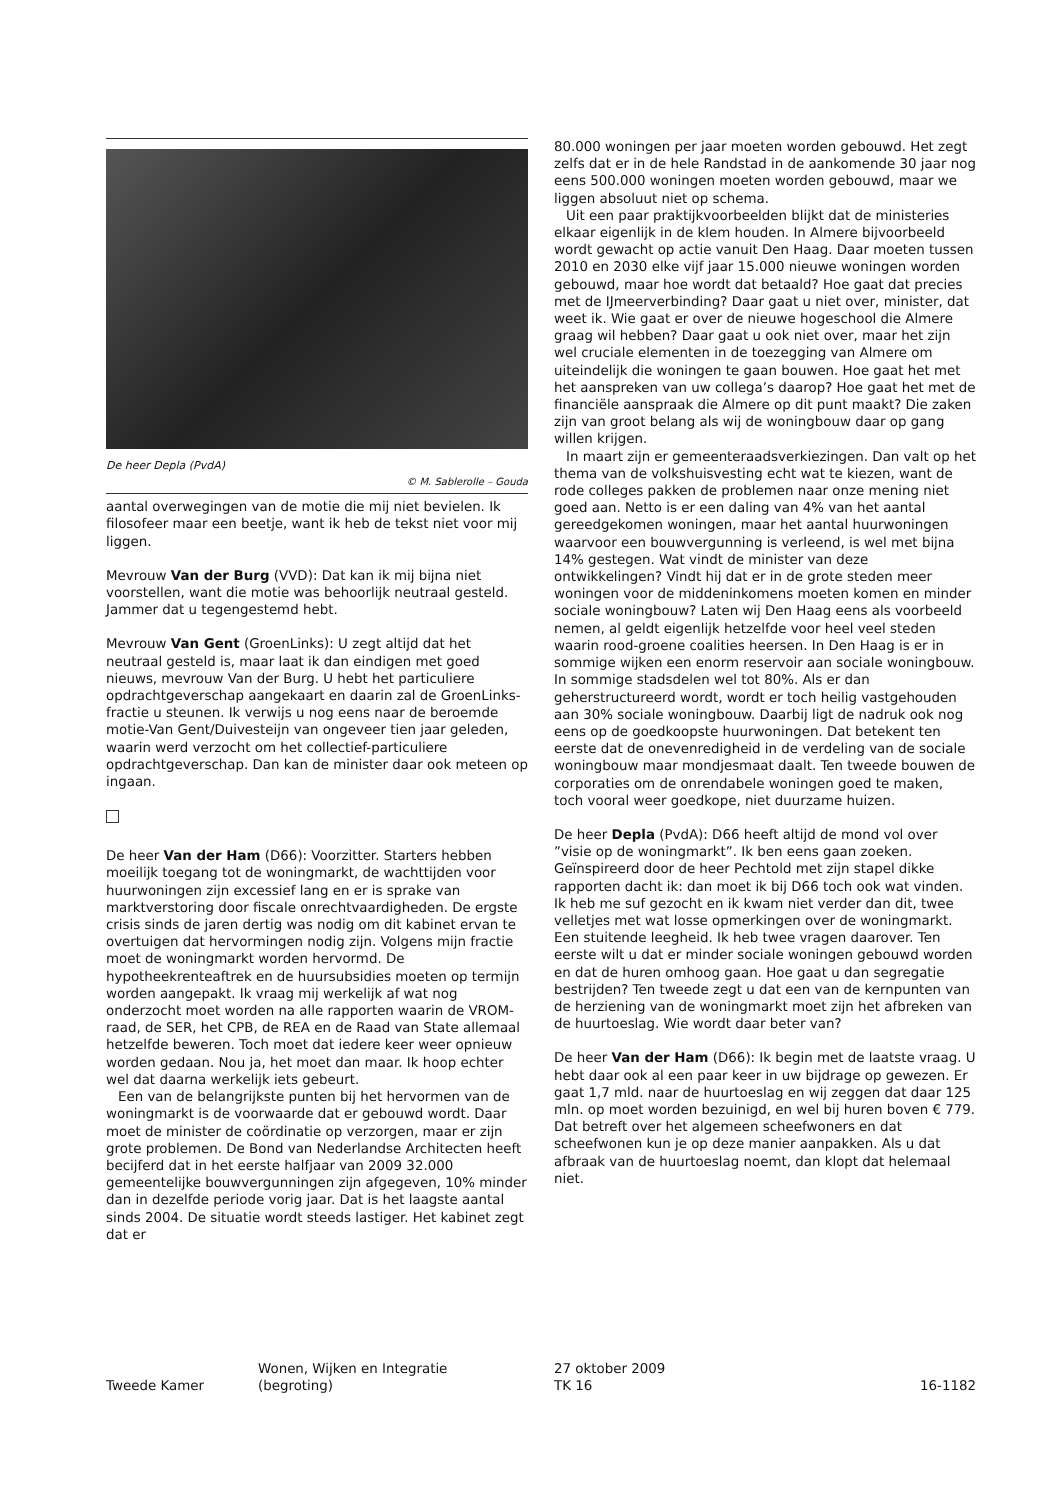De heer Depla (PvdA)
© M. Sablerolle – Gouda
aantal overwegingen van de motie die mij niet bevielen. Ik filosofeer maar een beetje, want ik heb de tekst niet voor mij liggen.
Mevrouw Van der Burg (VVD): Dat kan ik mij bijna niet voorstellen, want die motie was behoorlijk neutraal gesteld. Jammer dat u tegengestemd hebt.
Mevrouw Van Gent (GroenLinks): U zegt altijd dat het neutraal gesteld is, maar laat ik dan eindigen met goed nieuws, mevrouw Van der Burg. U hebt het particuliere opdrachtgeverschap aangekaart en daarin zal de GroenLinks-fractie u steunen. Ik verwijs u nog eens naar de beroemde motie-Van Gent/Duivesteijn van ongeveer tien jaar geleden, waarin werd verzocht om het collectief-particuliere opdrachtgeverschap. Dan kan de minister daar ook meteen op ingaan.
De heer Van der Ham (D66): Voorzitter. Starters hebben moeilijk toegang tot de woningmarkt, de wachttijden voor huurwoningen zijn excessief lang en er is sprake van marktverstoring door fiscale onrechtvaardigheden. De ergste crisis sinds de jaren dertig was nodig om dit kabinet ervan te overtuigen dat hervormingen nodig zijn. Volgens mijn fractie moet de woningmarkt worden hervormd. De hypotheekrenteaftrek en de huursubsidies moeten op termijn worden aangepakt. Ik vraag mij werkelijk af wat nog onderzocht moet worden na alle rapporten waarin de VROM-raad, de SER, het CPB, de REA en de Raad van State allemaal hetzelfde beweren. Toch moet dat iedere keer weer opnieuw worden gedaan. Nou ja, het moet dan maar. Ik hoop echter wel dat daarna werkelijk iets gebeurt.
Een van de belangrijkste punten bij het hervormen van de woningmarkt is de voorwaarde dat er gebouwd wordt. Daar moet de minister de coördinatie op verzorgen, maar er zijn grote problemen. De Bond van Nederlandse Architecten heeft becijferd dat in het eerste halfjaar van 2009 32.000 gemeentelijke bouwvergunningen zijn afgegeven, 10% minder dan in dezelfde periode vorig jaar. Dat is het laagste aantal sinds 2004. De situatie wordt steeds lastiger. Het kabinet zegt dat er
80.000 woningen per jaar moeten worden gebouwd. Het zegt zelfs dat er in de hele Randstad in de aankomende 30 jaar nog eens 500.000 woningen moeten worden gebouwd, maar we liggen absoluut niet op schema.
Uit een paar praktijkvoorbeelden blijkt dat de ministeries elkaar eigenlijk in de klem houden. In Almere bijvoorbeeld wordt gewacht op actie vanuit Den Haag. Daar moeten tussen 2010 en 2030 elke vijf jaar 15.000 nieuwe woningen worden gebouwd, maar hoe wordt dat betaald? Hoe gaat dat precies met de IJmeerverbinding? Daar gaat u niet over, minister, dat weet ik. Wie gaat er over de nieuwe hogeschool die Almere graag wil hebben? Daar gaat u ook niet over, maar het zijn wel cruciale elementen in de toezegging van Almere om uiteindelijk die woningen te gaan bouwen. Hoe gaat het met het aanspreken van uw collega’s daarop? Hoe gaat het met de financiële aanspraak die Almere op dit punt maakt? Die zaken zijn van groot belang als wij de woningbouw daar op gang willen krijgen.
In maart zijn er gemeenteraadsverkiezingen. Dan valt op het thema van de volkshuisvesting echt wat te kiezen, want de rode colleges pakken de problemen naar onze mening niet goed aan. Netto is er een daling van 4% van het aantal gereedgekomen woningen, maar het aantal huurwoningen waarvoor een bouwvergunning is verleend, is wel met bijna 14% gestegen. Wat vindt de minister van deze ontwikkelingen? Vindt hij dat er in de grote steden meer woningen voor de middeninkomens moeten komen en minder sociale woningbouw? Laten wij Den Haag eens als voorbeeld nemen, al geldt eigenlijk hetzelfde voor heel veel steden waarin rood-groene coalities heersen. In Den Haag is er in sommige wijken een enorm reservoir aan sociale woningbouw. In sommige stadsdelen wel tot 80%. Als er dan geherstructureerd wordt, wordt er toch heilig vastgehouden aan 30% sociale woningbouw. Daarbij ligt de nadruk ook nog eens op de goedkoopste huurwoningen. Dat betekent ten eerste dat de onevenredigheid in de verdeling van de sociale woningbouw maar mondjesmaat daalt. Ten tweede bouwen de corporaties om de onrendabele woningen goed te maken, toch vooral weer goedkope, niet duurzame huizen.
De heer Depla (PvdA): D66 heeft altijd de mond vol over ”visie op de woningmarkt”. Ik ben eens gaan zoeken. Geïnspireerd door de heer Pechtold met zijn stapel dikke rapporten dacht ik: dan moet ik bij D66 toch ook wat vinden. Ik heb me suf gezocht en ik kwam niet verder dan dit, twee velletjes met wat losse opmerkingen over de woningmarkt. Een stuitende leegheid. Ik heb twee vragen daarover. Ten eerste wilt u dat er minder sociale woningen gebouwd worden en dat de huren omhoog gaan. Hoe gaat u dan segregatie bestrijden? Ten tweede zegt u dat een van de kernpunten van de herziening van de woningmarkt moet zijn het afbreken van de huurtoeslag. Wie wordt daar beter van?
De heer Van der Ham (D66): Ik begin met de laatste vraag. U hebt daar ook al een paar keer in uw bijdrage op gewezen. Er gaat 1,7 mld. naar de huurtoeslag en wij zeggen dat daar 125 mln. op moet worden bezuinigd, en wel bij huren boven € 779. Dat betreft over het algemeen scheefwoners en dat scheefwonen kun je op deze manier aanpakken. Als u dat afbraak van de huurtoeslag noemt, dan klopt dat helemaal niet.
Tweede Kamer
Wonen, Wijken en Integratie
(begroting)
27 oktober 2009
TK 16
16-1182